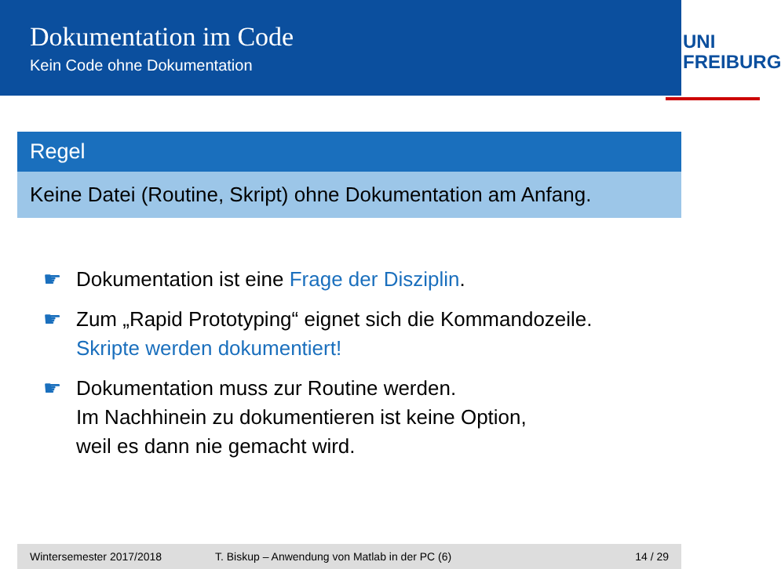Dokumentation im Code
Kein Code ohne Dokumentation
UNI FREIBURG
Regel
Keine Datei (Routine, Skript) ohne Dokumentation am Anfang.
☛ Dokumentation ist eine Frage der Disziplin.
☛ Zum „Rapid Prototyping“ eignet sich die Kommandozeile.
Skripte werden dokumentiert!
☛ Dokumentation muss zur Routine werden.
Im Nachhinein zu dokumentieren ist keine Option,
weil es dann nie gemacht wird.
Wintersemester 2017/2018 T. Biskup – Anwendung von Matlab in der PC (6) 14 / 29